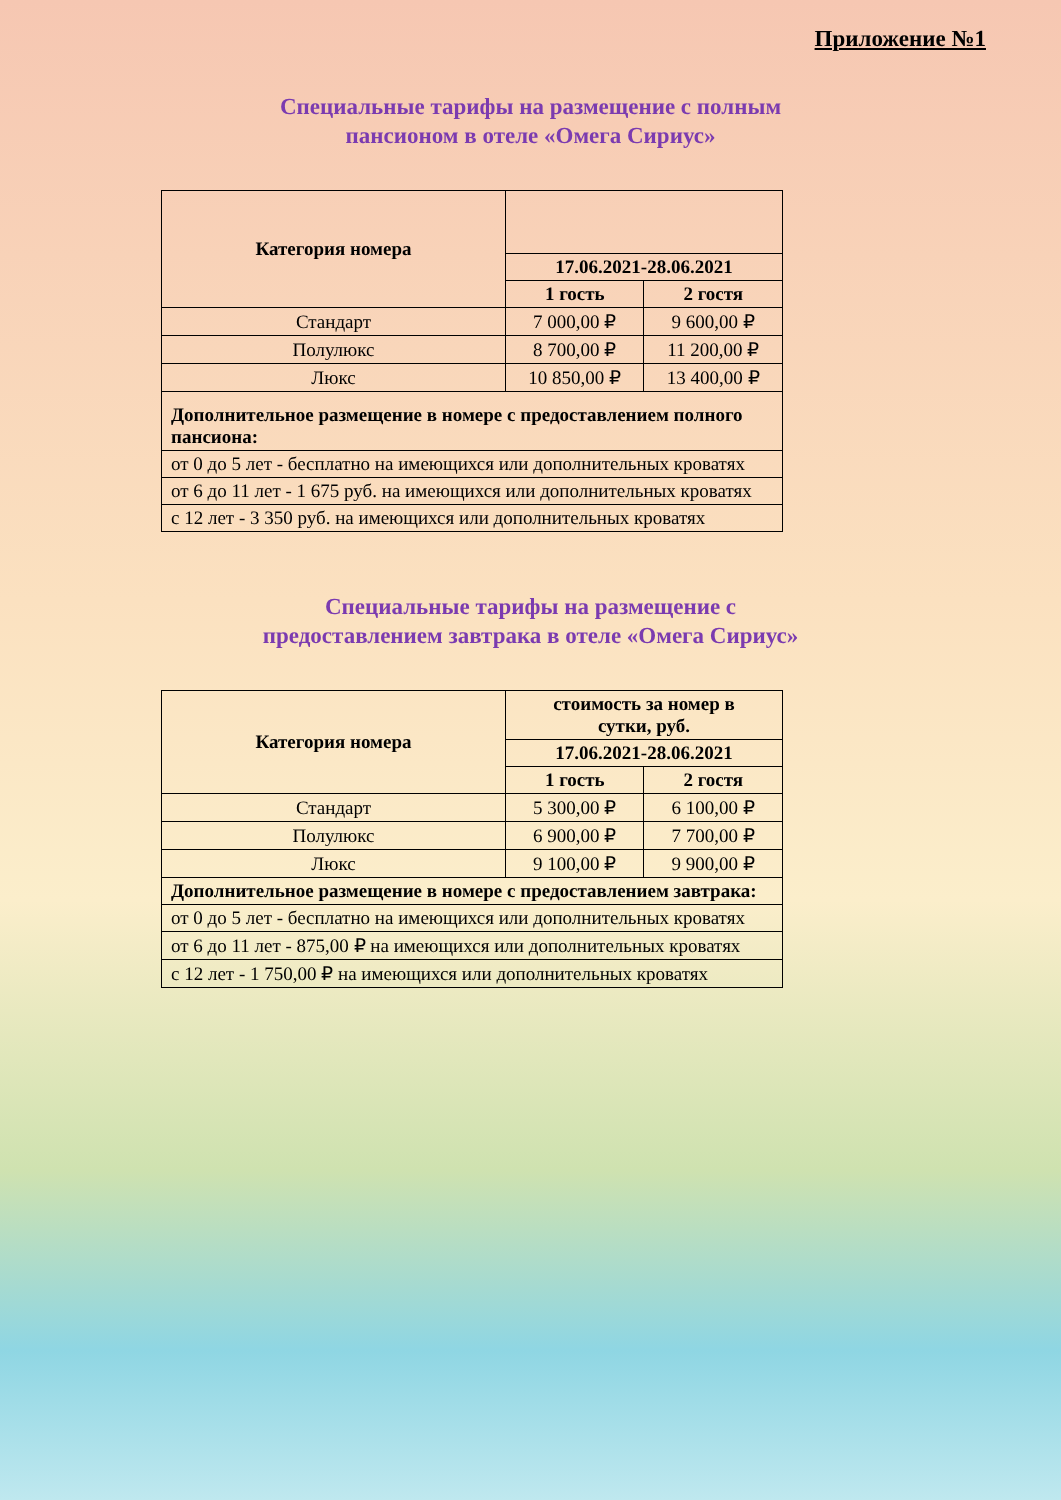Приложение №1
Специальные тарифы на размещение с полным
пансионом в отеле «Омега Сириус»
| Категория номера | | |
| --- | --- | --- |
| | 17.06.2021-28.06.2021 | |
| | 1 гость | 2 гостя |
| Стандарт | 7 000,00 ₽ | 9 600,00 ₽ |
| Полулюкс | 8 700,00 ₽ | 11 200,00 ₽ |
| Люкс | 10 850,00 ₽ | 13 400,00 ₽ |
| Дополнительное размещение в номере с предоставлением полного пансиона: | | |
| от 0 до 5 лет - бесплатно на имеющихся или дополнительных кроватях | | |
| от 6 до 11 лет - 1 675 руб. на имеющихся или дополнительных кроватях | | |
| с 12 лет - 3 350 руб. на имеющихся или дополнительных кроватях | | |
Специальные тарифы на размещение с
предоставлением завтрака в отеле «Омега Сириус»
| Категория номера | стоимость за номер в сутки, руб. | |
| --- | --- | --- |
| | 17.06.2021-28.06.2021 | |
| | 1 гость | 2 гостя |
| Стандарт | 5 300,00 ₽ | 6 100,00 ₽ |
| Полулюкс | 6 900,00 ₽ | 7 700,00 ₽ |
| Люкс | 9 100,00 ₽ | 9 900,00 ₽ |
| Дополнительное размещение в номере с предоставлением завтрака: | | |
| от 0 до 5 лет - бесплатно на имеющихся или дополнительных кроватях | | |
| от 6 до 11 лет - 875,00 ₽ на имеющихся или дополнительных кроватях | | |
| с 12 лет - 1 750,00 ₽ на имеющихся или дополнительных кроватях | | |